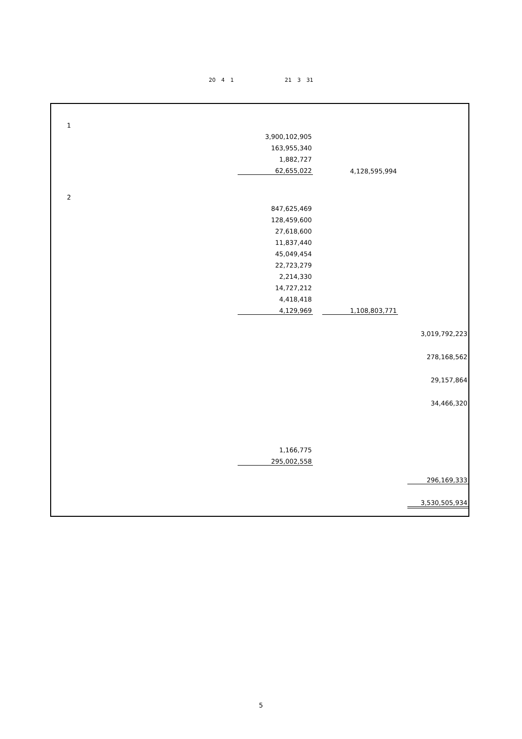20 4 1 21 3 31
| 1 | | | | | |
| | 3,900,102,905 | | | | |
| | 163,955,340 | | | | |
| | 1,882,727 | | | | |
| | 62,655,022 | | 4,128,595,994 | | |
| 2 | | | | | |
| | 847,625,469 | | | | |
| | 128,459,600 | | | | |
| | 27,618,600 | | | | |
| | 11,837,440 | | | | |
| | 45,049,454 | | | | |
| | 22,723,279 | | | | |
| | 2,214,330 | | | | |
| | 14,727,212 | | | | |
| | 4,418,418 | | | | |
| | 4,129,969 | | 1,108,803,771 | | |
| | | | | | 3,019,792,223 |
| | | | | | 278,168,562 |
| | | | | | 29,157,864 |
| | | | | | 34,466,320 |
| | 1,166,775 | | | | |
| | 295,002,558 | | | | |
| | | | | | 296,169,333 |
| | | | | | 3,530,505,934 |
5